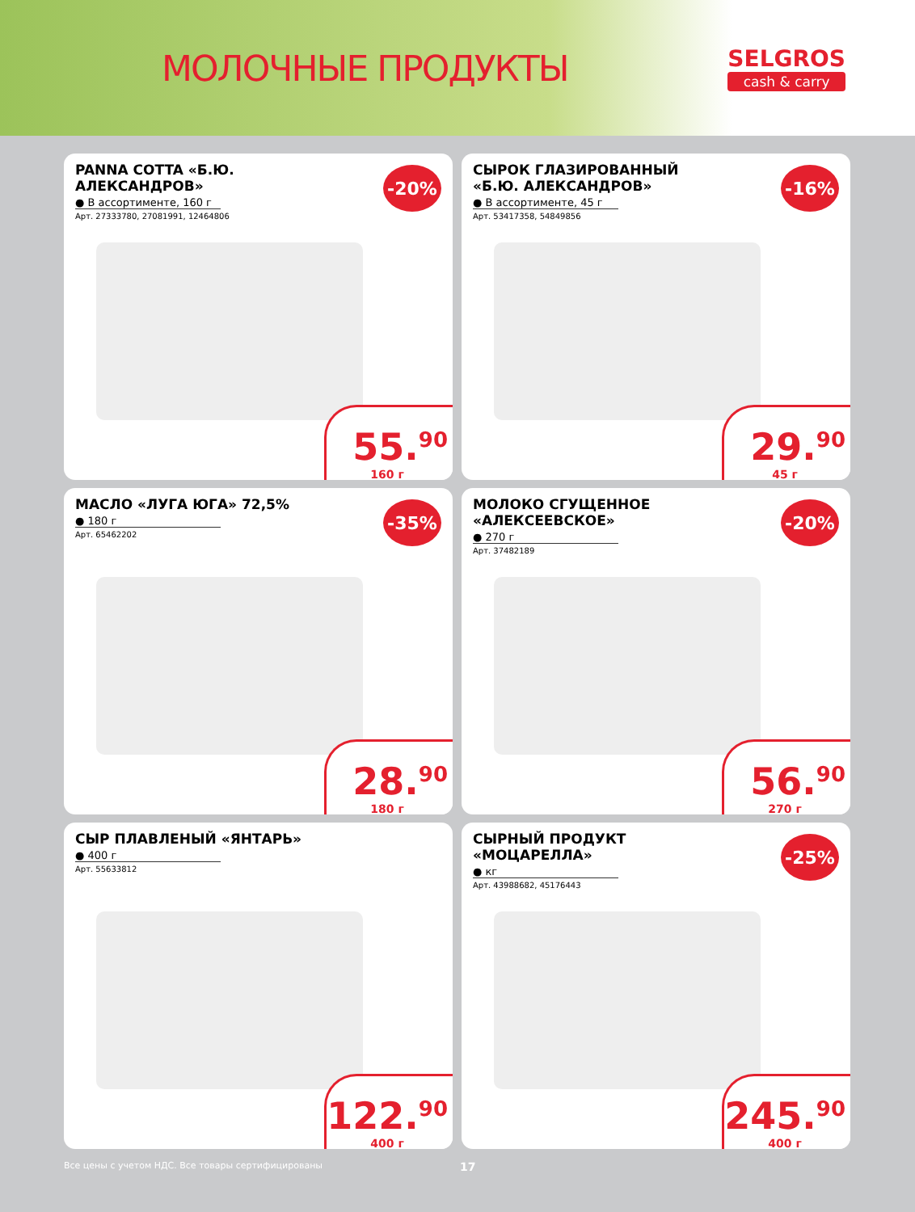МОЛОЧНЫЕ ПРОДУКТЫ
SELGROS
cash & carry
PANNA COTTA «Б.Ю. АЛЕКСАНДРОВ»
● В ассортименте, 160 г
Арт. 27333780, 27081991, 12464806
-20%
55.<sup>90</sup>
160 г
СЫРОК ГЛАЗИРОВАННЫЙ «Б.Ю. АЛЕКСАНДРОВ»
● В ассортименте, 45 г
Арт. 53417358, 54849856
-16%
29.<sup>90</sup>
45 г
МАСЛО «ЛУГА ЮГА» 72,5%
● 180 г
Арт. 65462202
-35%
28.<sup>90</sup>
180 г
МОЛОКО СГУЩЕННОЕ «АЛЕКСЕЕВСКОЕ»
● 270 г
Арт. 37482189
-20%
56.<sup>90</sup>
270 г
СЫР ПЛАВЛЕНЫЙ «ЯНТАРЬ»
● 400 г
Арт. 55633812
122.<sup>90</sup>
400 г
СЫРНЫЙ ПРОДУКТ «МОЦАРЕЛЛА»
● кг
Арт. 43988682, 45176443
-25%
245.<sup>90</sup>
400 г
Все цены с учетом НДС. Все товары сертифицированы 17